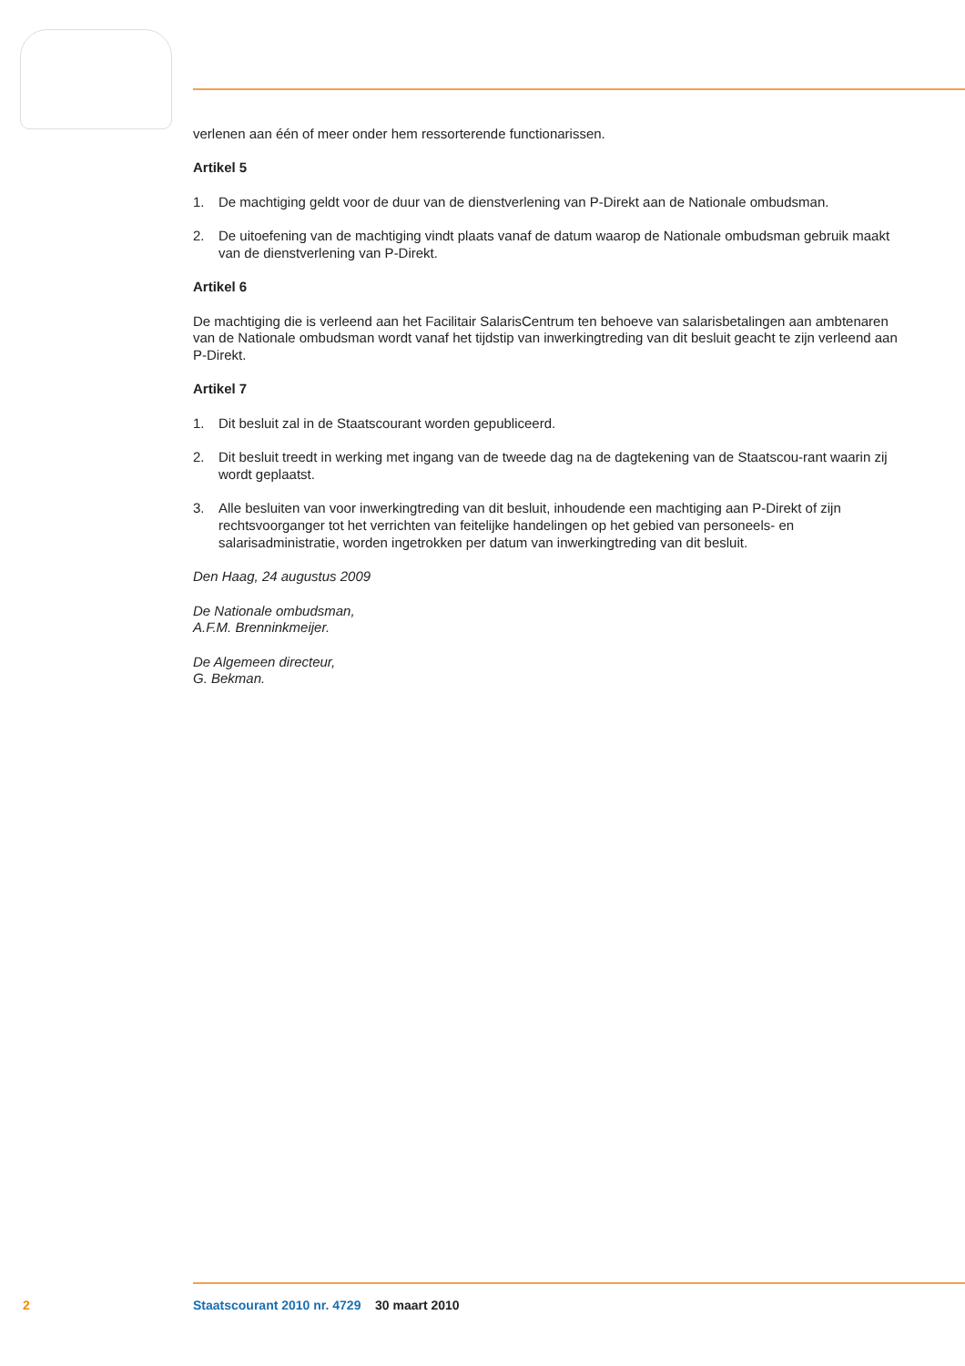verlenen aan één of meer onder hem ressorterende functionarissen.
Artikel 5
1. De machtiging geldt voor de duur van de dienstverlening van P-Direkt aan de Nationale ombudsman.
2. De uitoefening van de machtiging vindt plaats vanaf de datum waarop de Nationale ombudsman gebruik maakt van de dienstverlening van P-Direkt.
Artikel 6
De machtiging die is verleend aan het Facilitair SalarisCentrum ten behoeve van salarisbetalingen aan ambtenaren van de Nationale ombudsman wordt vanaf het tijdstip van inwerkingtreding van dit besluit geacht te zijn verleend aan P-Direkt.
Artikel 7
1. Dit besluit zal in de Staatscourant worden gepubliceerd.
2. Dit besluit treedt in werking met ingang van de tweede dag na de dagtekening van de Staatscou-rant waarin zij wordt geplaatst.
3. Alle besluiten van voor inwerkingtreding van dit besluit, inhoudende een machtiging aan P-Direkt of zijn rechtsvoorganger tot het verrichten van feitelijke handelingen op het gebied van personeels- en salarisadministratie, worden ingetrokken per datum van inwerkingtreding van dit besluit.
Den Haag, 24 augustus 2009
De Nationale ombudsman,
A.F.M. Brenninkmeijer.
De Algemeen directeur,
G. Bekman.
2 Staatscourant 2010 nr. 4729 30 maart 2010